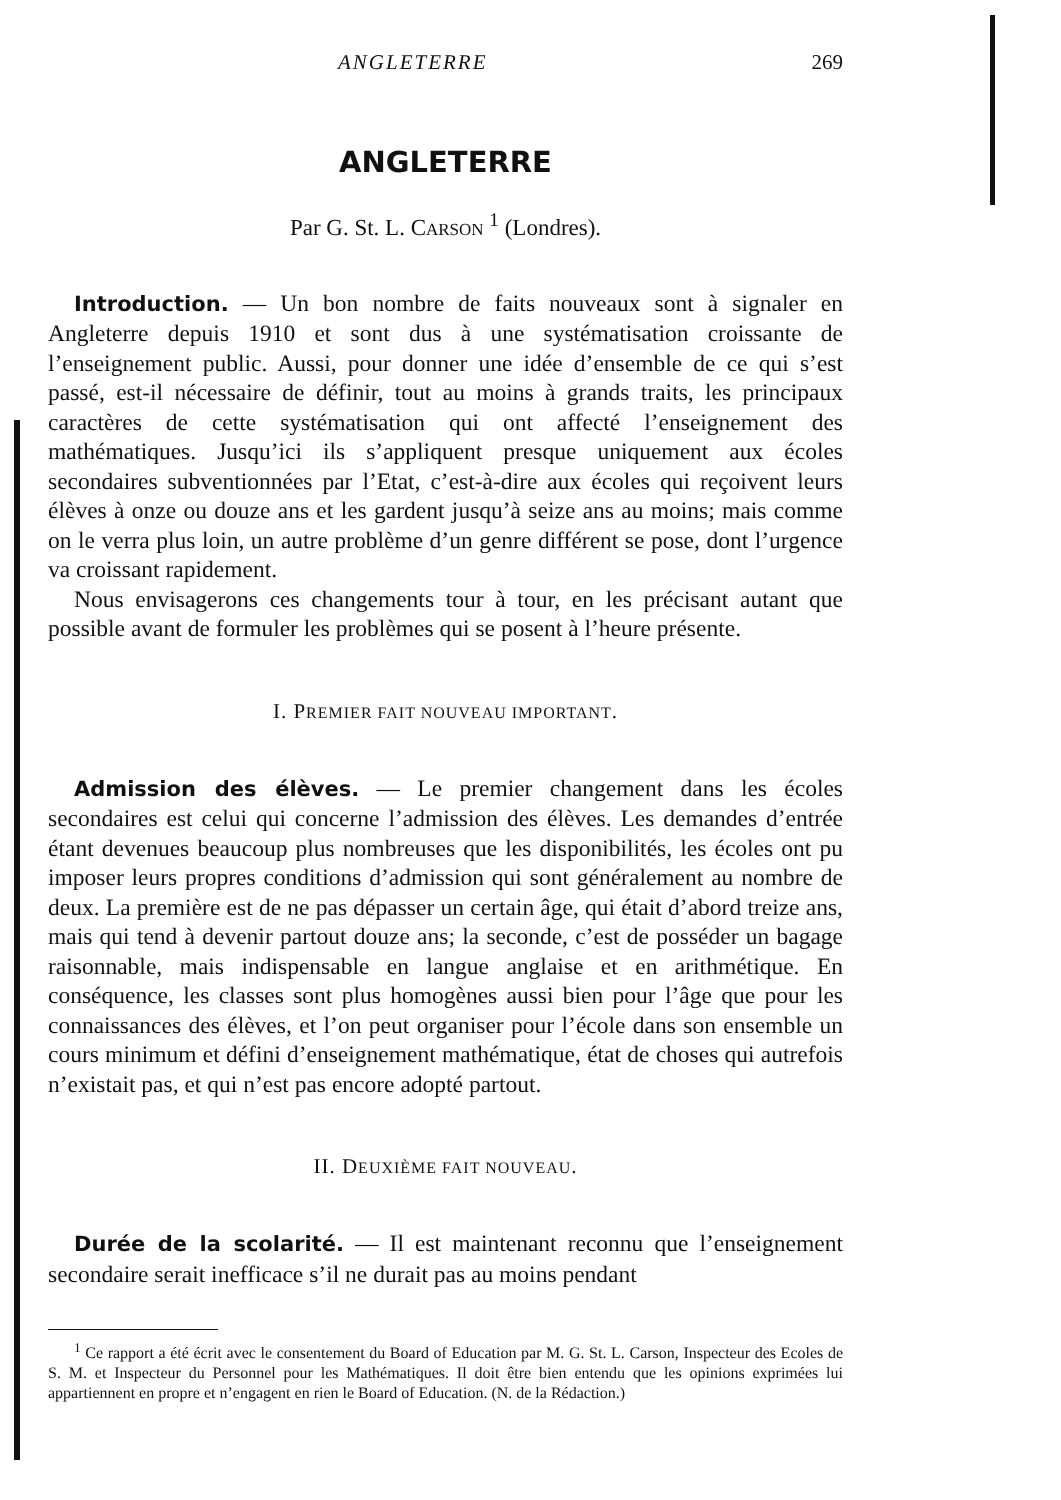ANGLETERRE 269
ANGLETERRE
Par G. St. L. CARSON <sup>1</sup> (Londres).
Introduction. — Un bon nombre de faits nouveaux sont à signaler en Angleterre depuis 1910 et sont dus à une systématisation croissante de l’enseignement public. Aussi, pour donner une idée d’ensemble de ce qui s’est passé, est-il nécessaire de définir, tout au moins à grands traits, les principaux caractères de cette systématisation qui ont affecté l’enseignement des mathématiques. Jusqu’ici ils s’appliquent presque uniquement aux écoles secondaires subventionnées par l’Etat, c’est-à-dire aux écoles qui reçoivent leurs élèves à onze ou douze ans et les gardent jusqu’à seize ans au moins; mais comme on le verra plus loin, un autre problème d’un genre différent se pose, dont l’urgence va croissant rapidement.
Nous envisagerons ces changements tour à tour, en les précisant autant que possible avant de formuler les problèmes qui se posent à l’heure présente.
I. PREMIER FAIT NOUVEAU IMPORTANT.
Admission des élèves. — Le premier changement dans les écoles secondaires est celui qui concerne l’admission des élèves. Les demandes d’entrée étant devenues beaucoup plus nombreuses que les disponibilités, les écoles ont pu imposer leurs propres conditions d’admission qui sont généralement au nombre de deux. La première est de ne pas dépasser un certain âge, qui était d’abord treize ans, mais qui tend à devenir partout douze ans; la seconde, c’est de posséder un bagage raisonnable, mais indispensable en langue anglaise et en arithmétique. En conséquence, les classes sont plus homogènes aussi bien pour l’âge que pour les connaissances des élèves, et l’on peut organiser pour l’école dans son ensemble un cours minimum et défini d’enseignement mathématique, état de choses qui autrefois n’existait pas, et qui n’est pas encore adopté partout.
II. DEUXIÈME FAIT NOUVEAU.
Durée de la scolarité. — Il est maintenant reconnu que l’enseignement secondaire serait inefficace s’il ne durait pas au moins pendant
<sup>1</sup> Ce rapport a été écrit avec le consentement du Board of Education par M. G. St. L. Carson, Inspecteur des Ecoles de S. M. et Inspecteur du Personnel pour les Mathématiques. Il doit être bien entendu que les opinions exprimées lui appartiennent en propre et n’engagent en rien le Board of Education. (N. de la Rédaction.)